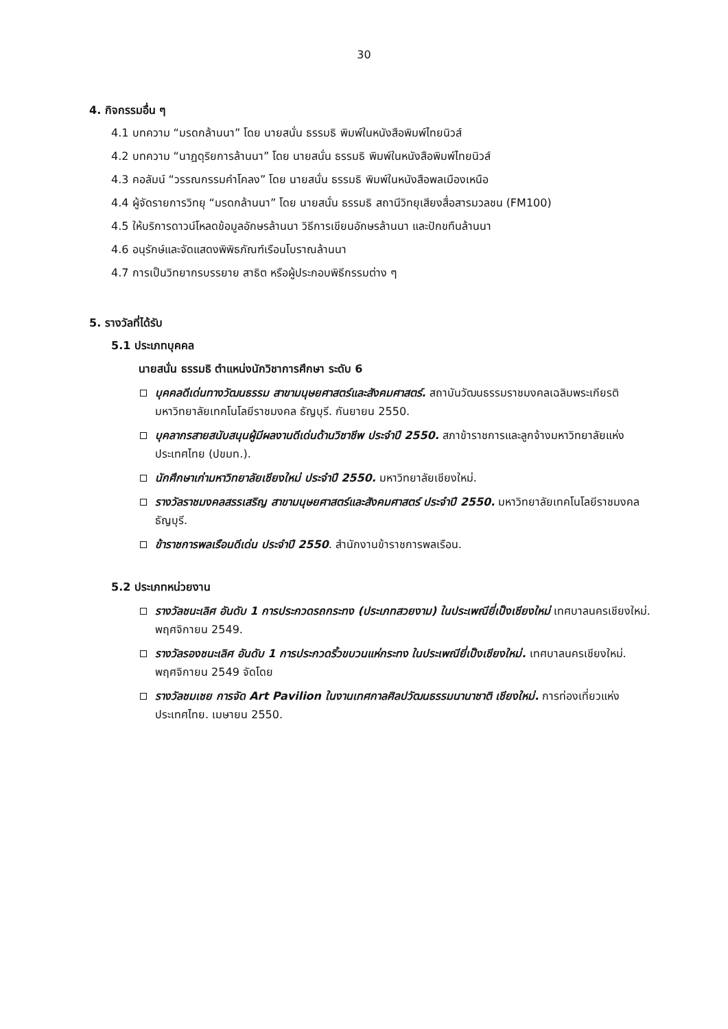30
4. กิจกรรมอื่น ๆ
4.1 บทความ “มรดกล้านนา” โดย นายสนั่น ธรรมธิ พิมพ์ในหนังสือพิมพ์ไทยนิวส์
4.2 บทความ “นาฏดุริยการล้านนา” โดย นายสนั่น ธรรมธิ พิมพ์ในหนังสือพิมพ์ไทยนิวส์
4.3 คอลัมน์ “วรรณกรรมคำโคลง” โดย นายสนั่น ธรรมธิ พิมพ์ในหนังสือพลเมืองเหนือ
4.4 ผู้จัดรายการวิทยุ “มรดกล้านนา” โดย นายสนั่น ธรรมธิ สถานีวิทยุเสียงสื่อสารมวลชน (FM100)
4.5 ให้บริการดาวน์โหลดข้อมูลอักษรล้านนา วิธีการเขียนอักษรล้านนา และปักขทืนล้านนา
4.6 อนุรักษ์และจัดแสดงพิพิธภัณฑ์เรือนโบราณล้านนา
4.7 การเป็นวิทยากรบรรยาย สาธิต หรือผู้ประกอบพิธีกรรมต่าง ๆ
5. รางวัลที่ได้รับ
5.1 ประเภทบุคคล
นายสนั่น ธรรมธิ ตำแหน่งนักวิชาการศึกษา ระดับ 6
บุคคลดีเด่นทางวัฒนธรรม สาขามนุษยศาสตร์และสังคมศาสตร์. สถาบันวัฒนธรรมราชมงคลเฉลิมพระเกียรติ มหาวิทยาลัยเทคโนโลยีราชมงคล ธัญบุรี. กันยายน 2550.
บุคลากรสายสนับสนุนผู้มีผลงานดีเด่นด้านวิชาชีพ ประจำปี 2550. สภาข้าราชการและลูกจ้างมหาวิทยาลัยแห่งประเทศไทย (ปขมท.).
นักศึกษาเก่ามหาวิทยาลัยเชียงใหม่ ประจำปี 2550. มหาวิทยาลัยเชียงใหม่.
รางวัลราชมงคลสรรเสริญ สาขามนุษยศาสตร์และสังคมศาสตร์ ประจำปี 2550. มหาวิทยาลัยเทคโนโลยีราชมงคลธัญบุรี.
ข้าราชการพลเรือนดีเด่น ประจำปี 2550. สำนักงานข้าราชการพลเรือน.
5.2 ประเภทหน่วยงาน
รางวัลชนะเลิศ อันดับ 1 การประกวดรถกระทง (ประเภทสวยงาม) ในประเพณียี่เป็งเชียงใหม่ เทศบาลนครเชียงใหม่. พฤศจิกายน 2549.
รางวัลรองชนะเลิศ อันดับ 1 การประกวดริ้วขบวนแห่กระทง ในประเพณียี่เป็งเชียงใหม่. เทศบาลนครเชียงใหม่. พฤศจิกายน 2549 จัดโดย
รางวัลชมเชย การจัด Art Pavilion ในงานเทศกาลศิลปวัฒนธรรมนานาชาติ เชียงใหม่. การท่องเที่ยวแห่งประเทศไทย. เมษายน 2550.